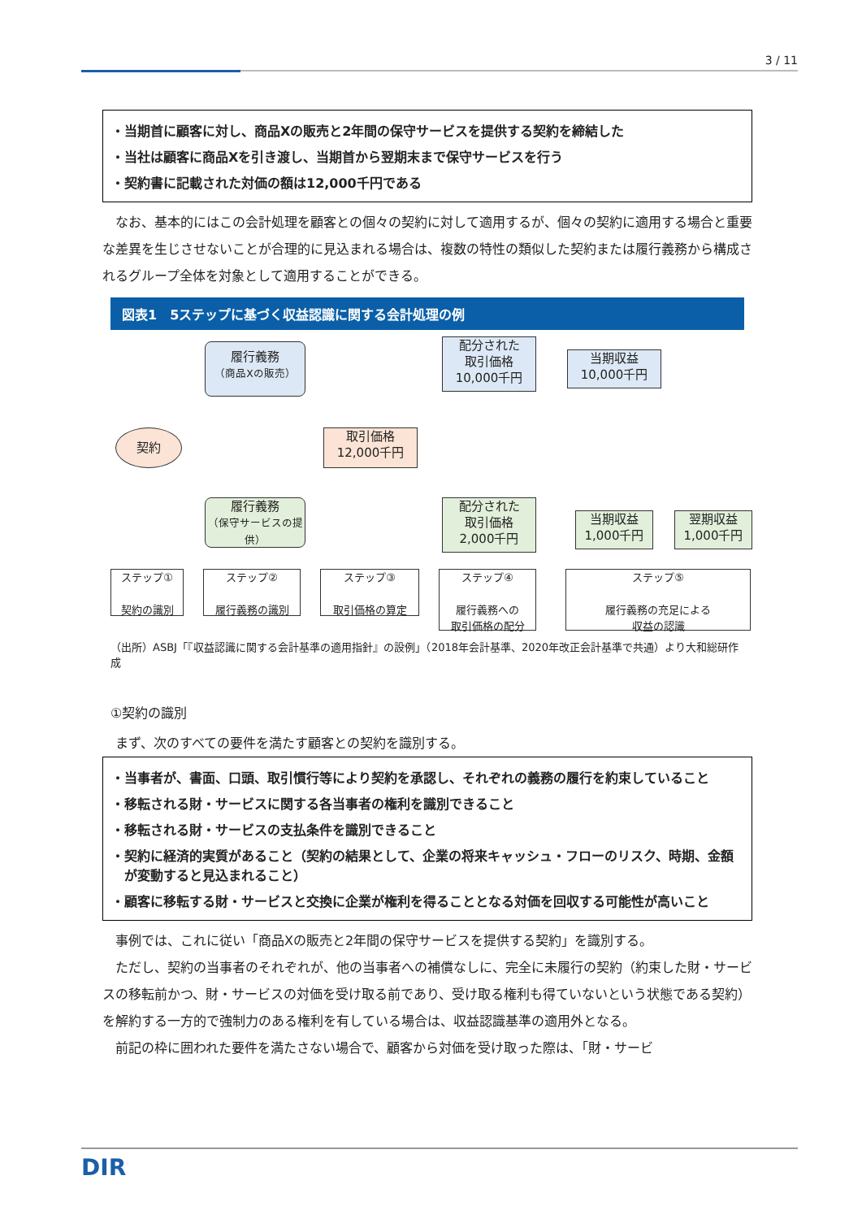3 / 11
・当期首に顧客に対し、商品Xの販売と2年間の保守サービスを提供する契約を締結した
・当社は顧客に商品Xを引き渡し、当期首から翌期末まで保守サービスを行う
・契約書に記載された対価の額は12,000千円である
なお、基本的にはこの会計処理を顧客との個々の契約に対して適用するが、個々の契約に適用する場合と重要な差異を生じさせないことが合理的に見込まれる場合は、複数の特性の類似した契約または履行義務から構成されるグループ全体を対象として適用することができる。
図表1　5ステップに基づく収益認識に関する会計処理の例
履行義務
（商品Xの販売）
契約
取引価格
12,000千円
配分された
取引価格
10,000千円
当期収益
10,000千円
履行義務
（保守サービスの提供）
配分された
取引価格
2,000千円
当期収益
1,000千円
翌期収益
1,000千円
ステップ①
契約の識別
ステップ②
履行義務の識別
ステップ③
取引価格の算定
ステップ④
履行義務への
取引価格の配分
ステップ⑤
履行義務の充足による
収益の認識
（出所）ASBJ「『収益認識に関する会計基準の適用指針』の設例」（2018年会計基準、2020年改正会計基準で共通）より大和総研作成
①契約の識別
まず、次のすべての要件を満たす顧客との契約を識別する。
・当事者が、書面、口頭、取引慣行等により契約を承認し、それぞれの義務の履行を約束していること
・移転される財・サービスに関する各当事者の権利を識別できること
・移転される財・サービスの支払条件を識別できること
・契約に経済的実質があること（契約の結果として、企業の将来キャッシュ・フローのリスク、時期、金額が変動すると見込まれること）
・顧客に移転する財・サービスと交換に企業が権利を得ることとなる対価を回収する可能性が高いこと
事例では、これに従い「商品Xの販売と2年間の保守サービスを提供する契約」を識別する。
ただし、契約の当事者のそれぞれが、他の当事者への補償なしに、完全に未履行の契約（約束した財・サービスの移転前かつ、財・サービスの対価を受け取る前であり、受け取る権利も得ていないという状態である契約）を解約する一方的で強制力のある権利を有している場合は、収益認識基準の適用外となる。
前記の枠に囲われた要件を満たさない場合で、顧客から対価を受け取った際は、「財・サービ
DIR